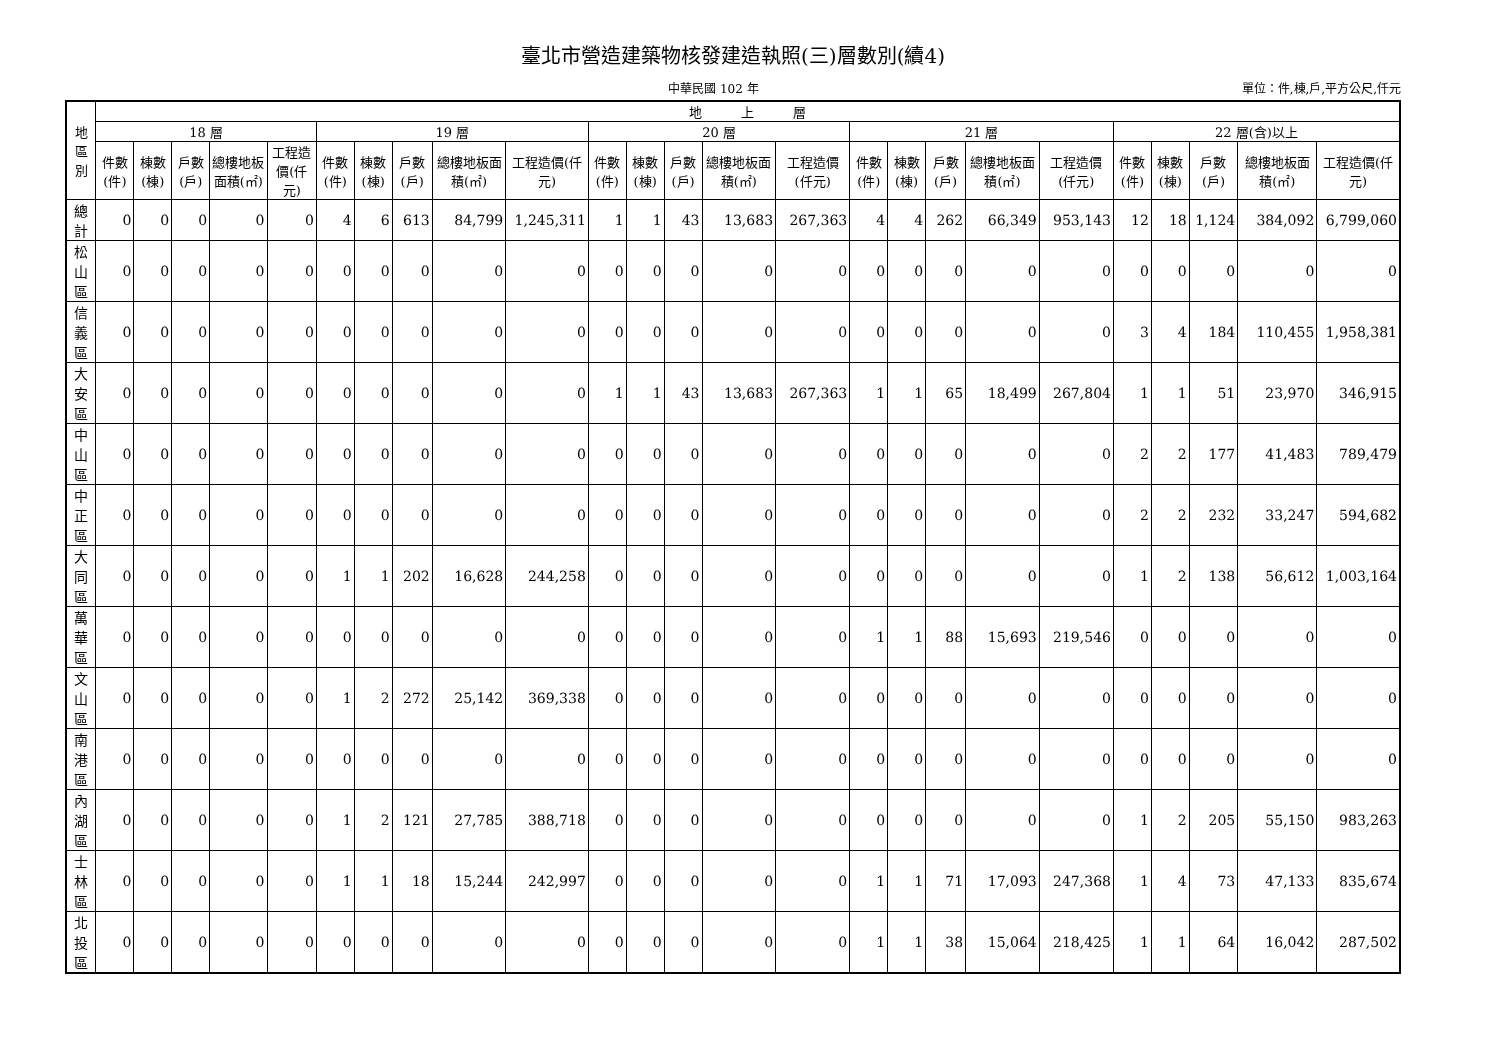臺北市營造建築物核發建造執照(三)層數別(續4)
中華民國 102 年 單位：件,棟,戶,平方公尺,仟元
| 地區別 | 地 上 層 | | | | | | | | | | | | | | | | | | | | | | | | |
| --- | --- | --- | --- | --- | --- | --- | --- | --- | --- | --- | --- | --- | --- | --- | --- | --- | --- | --- | --- | --- | --- | --- | --- | --- | --- |
| | 18 層 | | | | | 19 層 | | | | | 20 層 | | | | | 21 層 | | | | | 22 層(含)以上 | | | | |
| | 件數(件) | 棟數(棟) | 戶數(戶) | 總樓地板面積(㎡) | 工程造價(仟元) | 件數(件) | 棟數(棟) | 戶數(戶) | 總樓地板面積(㎡) | 工程造價(仟元) | 件數(件) | 棟數(棟) | 戶數(戶) | 總樓地板面積(㎡) | 工程造價(仟元) | 件數(件) | 棟數(棟) | 戶數(戶) | 總樓地板面積(㎡) | 工程造價(仟元) | 件數(件) | 棟數(棟) | 戶數(戶) | 總樓地板面積(㎡) | 工程造價(仟元) |
| 總計 | 0 | 0 | 0 | 0 | 0 | 4 | 6 | 613 | 84,799 | 1,245,311 | 1 | 1 | 43 | 13,683 | 267,363 | 4 | 4 | 262 | 66,349 | 953,143 | 12 | 18 | 1,124 | 384,092 | 6,799,060 |
| 松山區 | 0 | 0 | 0 | 0 | 0 | 0 | 0 | 0 | 0 | 0 | 0 | 0 | 0 | 0 | 0 | 0 | 0 | 0 | 0 | 0 | 0 | 0 | 0 | 0 | 0 |
| 信義區 | 0 | 0 | 0 | 0 | 0 | 0 | 0 | 0 | 0 | 0 | 0 | 0 | 0 | 0 | 0 | 0 | 0 | 0 | 0 | 0 | 3 | 4 | 184 | 110,455 | 1,958,381 |
| 大安區 | 0 | 0 | 0 | 0 | 0 | 0 | 0 | 0 | 0 | 0 | 1 | 1 | 43 | 13,683 | 267,363 | 1 | 1 | 65 | 18,499 | 267,804 | 1 | 1 | 51 | 23,970 | 346,915 |
| 中山區 | 0 | 0 | 0 | 0 | 0 | 0 | 0 | 0 | 0 | 0 | 0 | 0 | 0 | 0 | 0 | 0 | 0 | 0 | 0 | 0 | 2 | 2 | 177 | 41,483 | 789,479 |
| 中正區 | 0 | 0 | 0 | 0 | 0 | 0 | 0 | 0 | 0 | 0 | 0 | 0 | 0 | 0 | 0 | 0 | 0 | 0 | 0 | 0 | 2 | 2 | 232 | 33,247 | 594,682 |
| 大同區 | 0 | 0 | 0 | 0 | 0 | 1 | 1 | 202 | 16,628 | 244,258 | 0 | 0 | 0 | 0 | 0 | 0 | 0 | 0 | 0 | 0 | 1 | 2 | 138 | 56,612 | 1,003,164 |
| 萬華區 | 0 | 0 | 0 | 0 | 0 | 0 | 0 | 0 | 0 | 0 | 0 | 0 | 0 | 0 | 0 | 1 | 1 | 88 | 15,693 | 219,546 | 0 | 0 | 0 | 0 | 0 |
| 文山區 | 0 | 0 | 0 | 0 | 0 | 1 | 2 | 272 | 25,142 | 369,338 | 0 | 0 | 0 | 0 | 0 | 0 | 0 | 0 | 0 | 0 | 0 | 0 | 0 | 0 | 0 |
| 南港區 | 0 | 0 | 0 | 0 | 0 | 0 | 0 | 0 | 0 | 0 | 0 | 0 | 0 | 0 | 0 | 0 | 0 | 0 | 0 | 0 | 0 | 0 | 0 | 0 | 0 |
| 內湖區 | 0 | 0 | 0 | 0 | 0 | 1 | 2 | 121 | 27,785 | 388,718 | 0 | 0 | 0 | 0 | 0 | 0 | 0 | 0 | 0 | 0 | 1 | 2 | 205 | 55,150 | 983,263 |
| 士林區 | 0 | 0 | 0 | 0 | 0 | 1 | 1 | 18 | 15,244 | 242,997 | 0 | 0 | 0 | 0 | 0 | 1 | 1 | 71 | 17,093 | 247,368 | 1 | 4 | 73 | 47,133 | 835,674 |
| 北投區 | 0 | 0 | 0 | 0 | 0 | 0 | 0 | 0 | 0 | 0 | 0 | 0 | 0 | 0 | 0 | 1 | 1 | 38 | 15,064 | 218,425 | 1 | 1 | 64 | 16,042 | 287,502 |